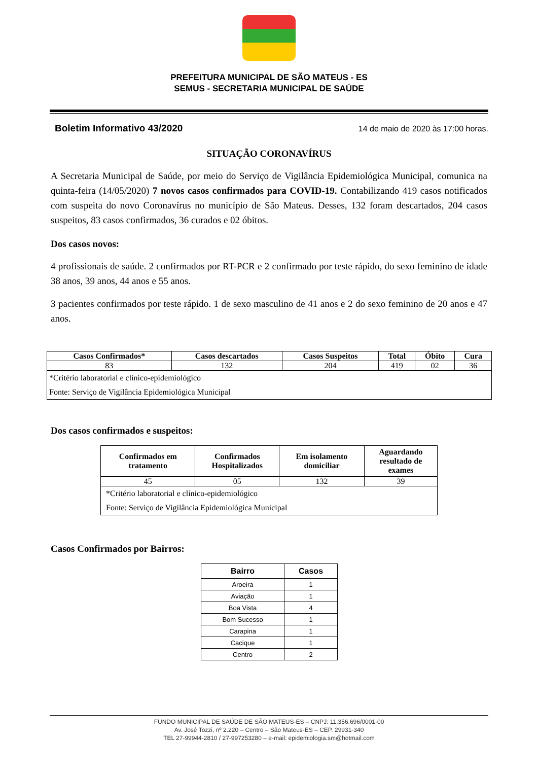PREFEITURA MUNICIPAL DE SÃO MATEUS - ES
SEMUS - SECRETARIA MUNICIPAL DE SAÚDE
Boletim Informativo 43/2020 14 de maio de 2020 às 17:00 horas.
SITUAÇÃO CORONAVÍRUS
A Secretaria Municipal de Saúde, por meio do Serviço de Vigilância Epidemiológica Municipal, comunica na quinta-feira (14/05/2020) 7 novos casos confirmados para COVID-19. Contabilizando 419 casos notificados com suspeita do novo Coronavírus no município de São Mateus. Desses, 132 foram descartados, 204 casos suspeitos, 83 casos confirmados, 36 curados e 02 óbitos.
Dos casos novos:
4 profissionais de saúde. 2 confirmados por RT-PCR e 2 confirmado por teste rápido, do sexo feminino de idade 38 anos, 39 anos, 44 anos e 55 anos.
3 pacientes confirmados por teste rápido. 1 de sexo masculino de 41 anos e 2 do sexo feminino de 20 anos e 47 anos.
| Casos Confirmados* | Casos descartados | Casos Suspeitos | Total | Óbito | Cura |
| --- | --- | --- | --- | --- | --- |
| 83 | 132 | 204 | 419 | 02 | 36 |
| *Critério laboratorial e clínico-epidemiológico Fonte: Serviço de Vigilância Epidemiológica Municipal | | | | | |
Dos casos confirmados e suspeitos:
| Confirmados em tratamento | Confirmados Hospitalizados | Em isolamento domiciliar | Aguardando resultado de exames |
| --- | --- | --- | --- |
| 45 | 05 | 132 | 39 |
| *Critério laboratorial e clínico-epidemiológico Fonte: Serviço de Vigilância Epidemiológica Municipal | | | |
Casos Confirmados por Bairros:
| Bairro | Casos |
| --- | --- |
| Aroeira | 1 |
| Aviação | 1 |
| Boa Vista | 4 |
| Bom Sucesso | 1 |
| Carapina | 1 |
| Cacique | 1 |
| Centro | 2 |
FUNDO MUNICIPAL DE SAÚDE DE SÃO MATEUS-ES – CNPJ: 11.356.696/0001-00
Av. José Tozzi, nº 2.220 – Centro – São Mateus-ES – CEP. 29931-340
TEL 27-99944-2810 / 27-997253280 – e-mail: epidemiologia.sm@hotmail.com